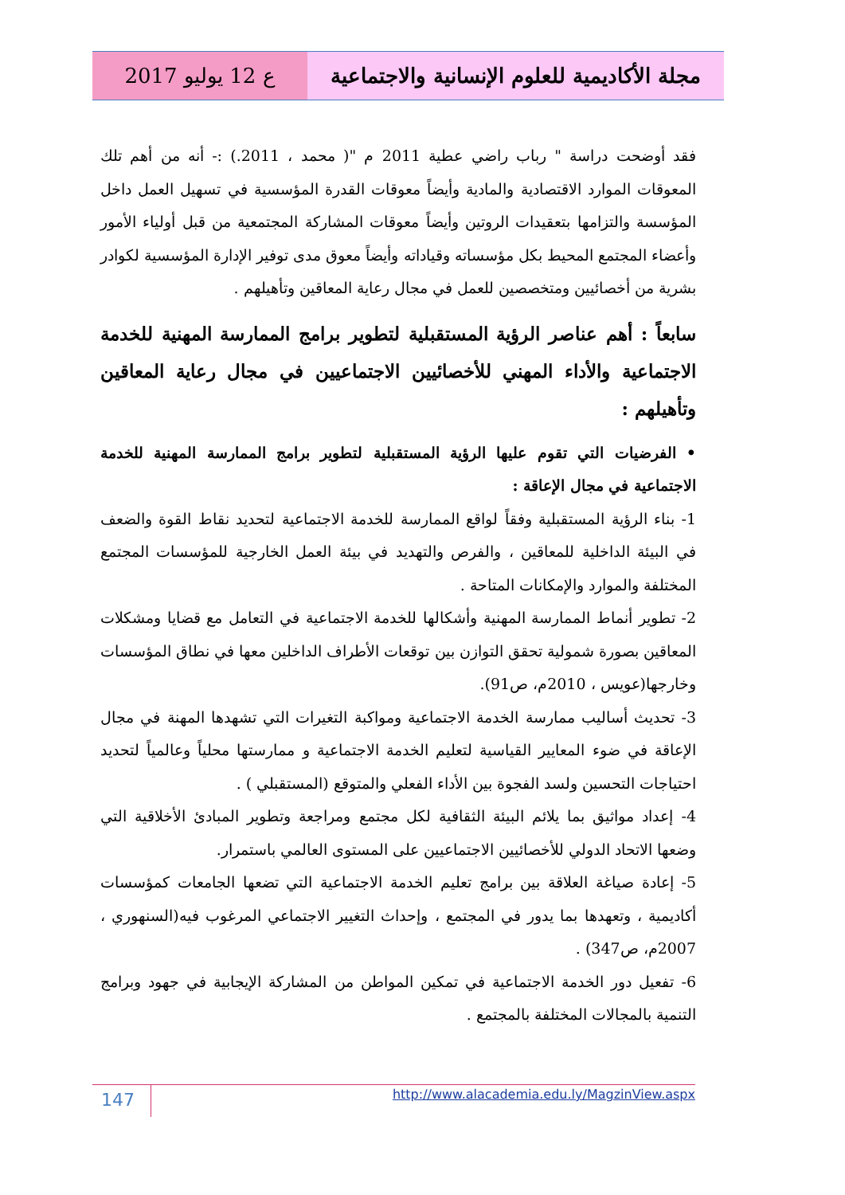ع 12 يوليو 2017 مجلة الأكاديمية للعلوم الإنسانية والاجتماعية
فقد أوضحت دراسة " رباب راضي عطية 2011 م "( محمد ، 2011.) :- أنه من أهم تلك المعوقات الموارد الاقتصادية والمادية وأيضاً معوقات القدرة المؤسسية في تسهيل العمل داخل المؤسسة والتزامها بتعقيدات الروتين وأيضاً معوقات المشاركة المجتمعية من قبل أولياء الأمور وأعضاء المجتمع المحيط بكل مؤسساته وقياداته وأيضاً معوق مدى توفير الإدارة المؤسسية لكوادر بشرية من أخصائيين ومتخصصين للعمل في مجال رعاية المعاقين وتأهيلهم .
سابعاً : أهم عناصر الرؤية المستقبلية لتطوير برامج الممارسة المهنية للخدمة الاجتماعية والأداء المهني للأخصائيين الاجتماعيين في مجال رعاية المعاقين وتأهيلهم :
• الفرضيات التي تقوم عليها الرؤية المستقبلية لتطوير برامج الممارسة المهنية للخدمة الاجتماعية في مجال الإعاقة :
1- بناء الرؤية المستقبلية وفقاً لواقع الممارسة للخدمة الاجتماعية لتحديد نقاط القوة والضعف في البيئة الداخلية للمعاقين ، والفرص والتهديد في بيئة العمل الخارجية للمؤسسات المجتمع المختلفة والموارد والإمكانات المتاحة .
2- تطوير أنماط الممارسة المهنية وأشكالها للخدمة الاجتماعية في التعامل مع قضايا ومشكلات المعاقين بصورة شمولية تحقق التوازن بين توقعات الأطراف الداخلين معها في نطاق المؤسسات وخارجها(عويس ، 2010م، ص91).
3- تحديث أساليب ممارسة الخدمة الاجتماعية ومواكبة التغيرات التي تشهدها المهنة في مجال الإعاقة في ضوء المعايير القياسية لتعليم الخدمة الاجتماعية و ممارستها محلياً وعالمياً لتحديد احتياجات التحسين ولسد الفجوة بين الأداء الفعلي والمتوقع (المستقبلي ) .
4- إعداد مواثيق بما يلائم البيئة الثقافية لكل مجتمع ومراجعة وتطوير المبادئ الأخلاقية التي وضعها الاتحاد الدولي للأخصائيين الاجتماعيين على المستوى العالمي باستمرار.
5- إعادة صياغة العلاقة بين برامج تعليم الخدمة الاجتماعية التي تضعها الجامعات كمؤسسات أكاديمية ، وتعهدها بما يدور في المجتمع ، وإحداث التغيير الاجتماعي المرغوب فيه(السنهوري ، 2007م، ص347) .
6- تفعيل دور الخدمة الاجتماعية في تمكين المواطن من المشاركة الإيجابية في جهود وبرامج التنمية بالمجالات المختلفة بالمجتمع .
147 http://www.alacademia.edu.ly/MagzinView.aspx